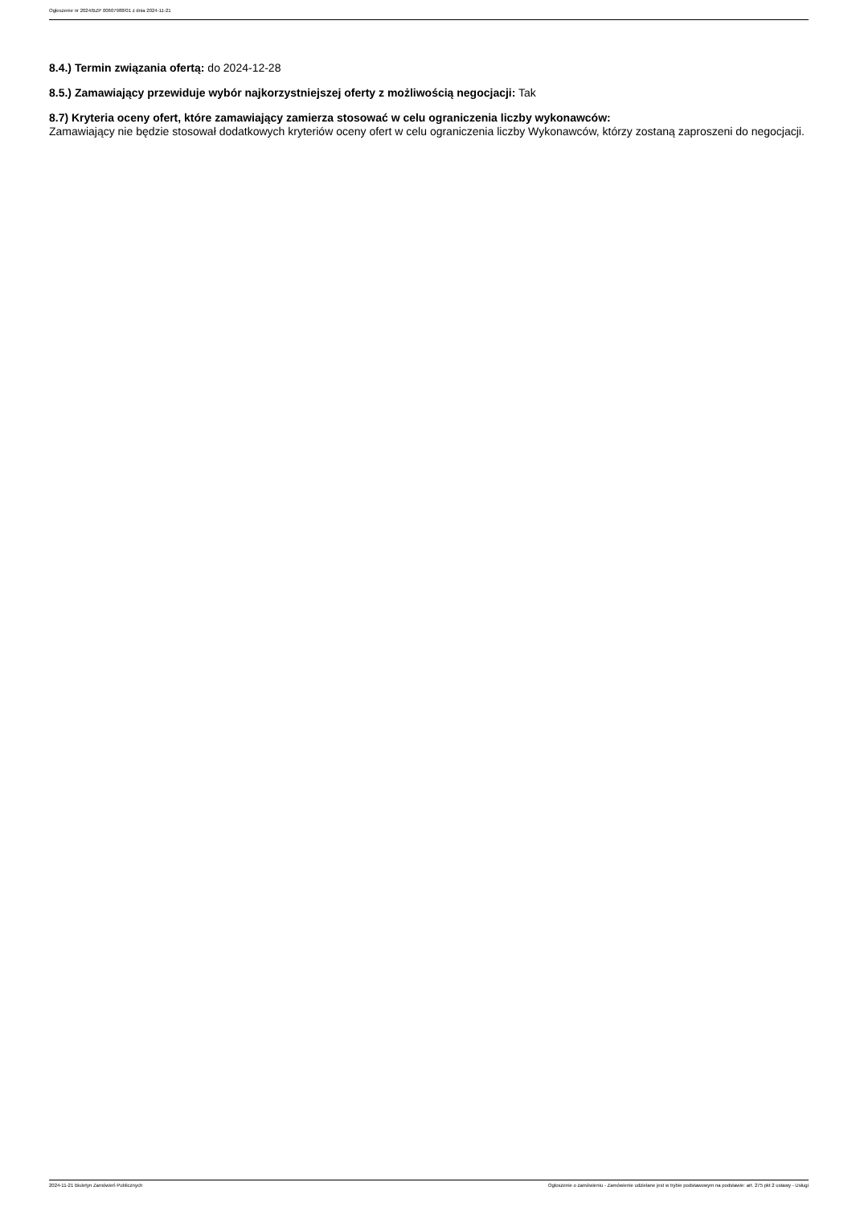Ogłoszenie nr 2024/BZP 00607988/01 z dnia 2024-11-21
8.4.) Termin związania ofertą: do 2024-12-28
8.5.) Zamawiający przewiduje wybór najkorzystniejszej oferty z możliwością negocjacji: Tak
8.7) Kryteria oceny ofert, które zamawiający zamierza stosować w celu ograniczenia liczby wykonawców:
Zamawiający nie będzie stosował dodatkowych kryteriów oceny ofert w celu ograniczenia liczby Wykonawców, którzy zostaną zaproszeni do negocjacji.
2024-11-21 Biuletyn Zamówień Publicznych Ogłoszenie o zamówieniu - Zamówienie udzielane jest w trybie podstawowym na podstawie: art. 275 pkt 2 ustawy - Usługi